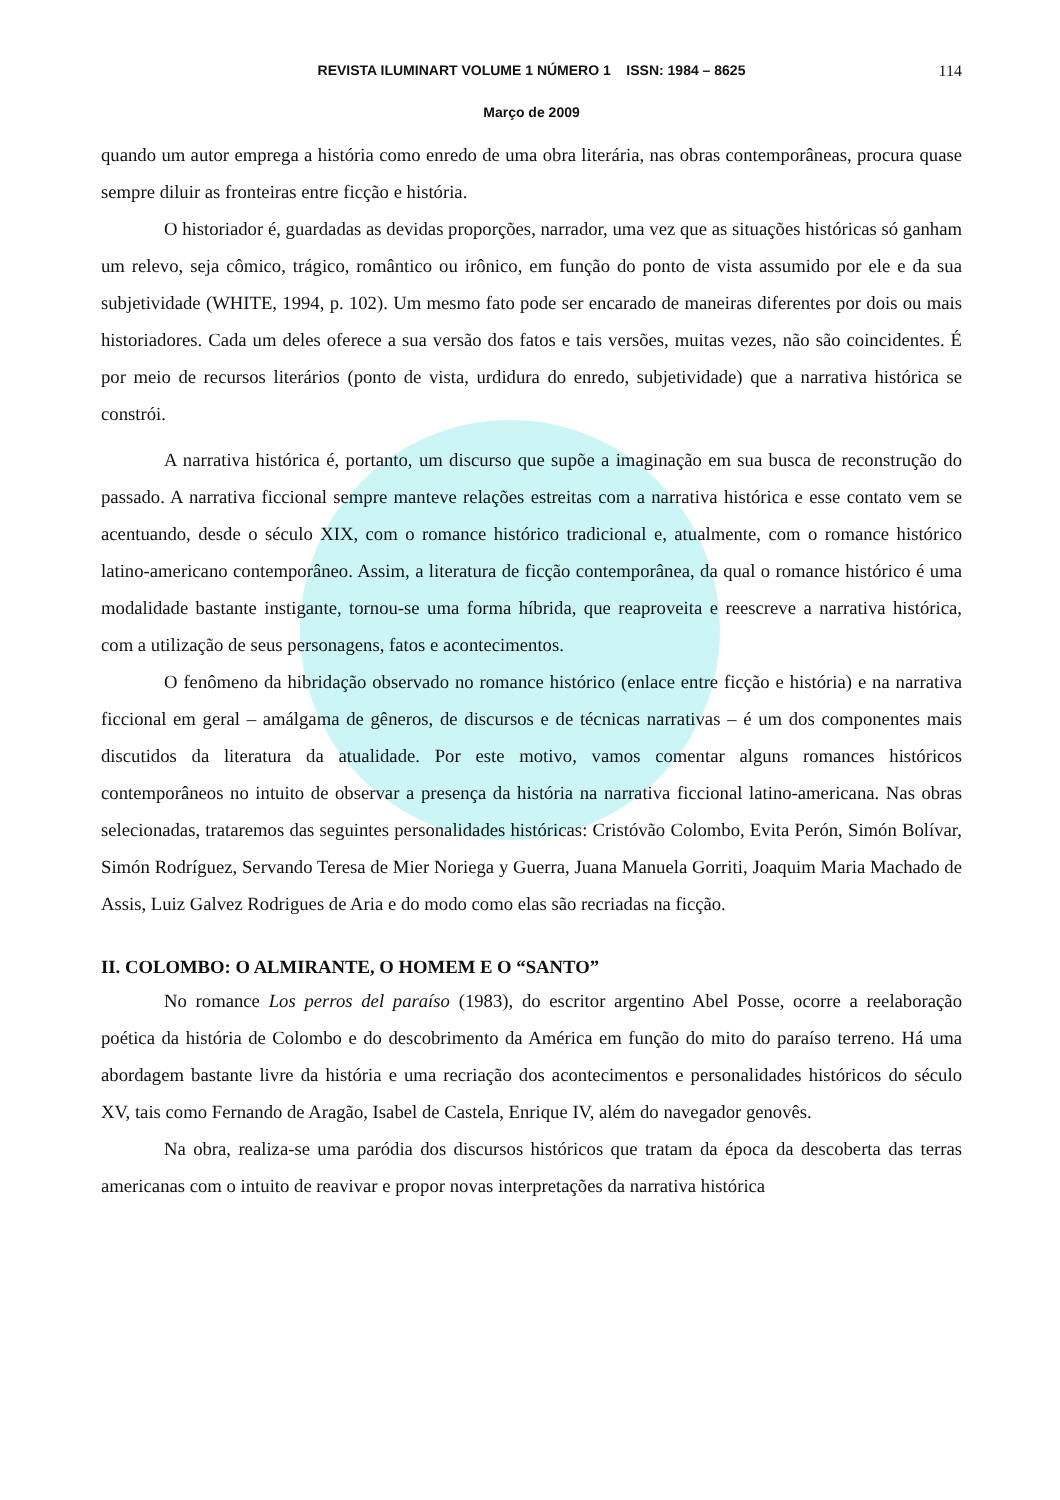REVISTA ILUMINART VOLUME 1 NÚMERO 1 ISSN: 1984 – 8625 114
Março de 2009
quando um autor emprega a história como enredo de uma obra literária, nas obras contemporâneas, procura quase sempre diluir as fronteiras entre ficção e história.
O historiador é, guardadas as devidas proporções, narrador, uma vez que as situações históricas só ganham um relevo, seja cômico, trágico, romântico ou irônico, em função do ponto de vista assumido por ele e da sua subjetividade (WHITE, 1994, p. 102). Um mesmo fato pode ser encarado de maneiras diferentes por dois ou mais historiadores. Cada um deles oferece a sua versão dos fatos e tais versões, muitas vezes, não são coincidentes. É por meio de recursos literários (ponto de vista, urdidura do enredo, subjetividade) que a narrativa histórica se constrói.
A narrativa histórica é, portanto, um discurso que supõe a imaginação em sua busca de reconstrução do passado. A narrativa ficcional sempre manteve relações estreitas com a narrativa histórica e esse contato vem se acentuando, desde o século XIX, com o romance histórico tradicional e, atualmente, com o romance histórico latino-americano contemporâneo. Assim, a literatura de ficção contemporânea, da qual o romance histórico é uma modalidade bastante instigante, tornou-se uma forma híbrida, que reaproveita e reescreve a narrativa histórica, com a utilização de seus personagens, fatos e acontecimentos.
O fenômeno da hibridação observado no romance histórico (enlace entre ficção e história) e na narrativa ficcional em geral – amálgama de gêneros, de discursos e de técnicas narrativas – é um dos componentes mais discutidos da literatura da atualidade. Por este motivo, vamos comentar alguns romances históricos contemporâneos no intuito de observar a presença da história na narrativa ficcional latino-americana. Nas obras selecionadas, trataremos das seguintes personalidades históricas: Cristóvão Colombo, Evita Perón, Simón Bolívar, Simón Rodríguez, Servando Teresa de Mier Noriega y Guerra, Juana Manuela Gorriti, Joaquim Maria Machado de Assis, Luiz Galvez Rodrigues de Aria e do modo como elas são recriadas na ficção.
II. COLOMBO: O ALMIRANTE, O HOMEM E O “SANTO”
No romance Los perros del paraíso (1983), do escritor argentino Abel Posse, ocorre a reelaboração poética da história de Colombo e do descobrimento da América em função do mito do paraíso terreno. Há uma abordagem bastante livre da história e uma recriação dos acontecimentos e personalidades históricos do século XV, tais como Fernando de Aragão, Isabel de Castela, Enrique IV, além do navegador genovês.
Na obra, realiza-se uma paródia dos discursos históricos que tratam da época da descoberta das terras americanas com o intuito de reavivar e propor novas interpretações da narrativa histórica